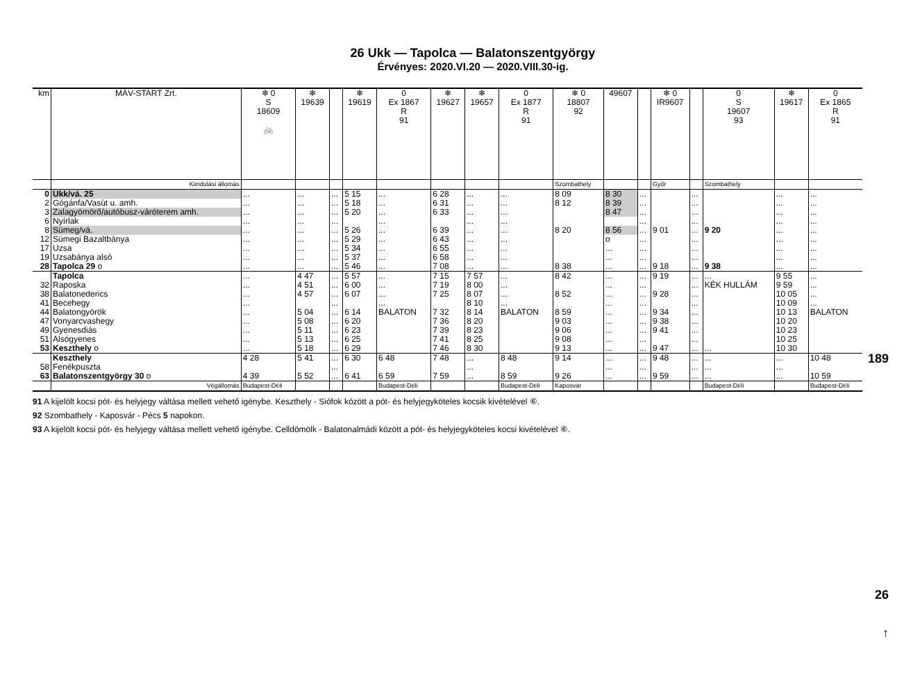26 Ukk — Tapolca — Balatonszentgyörgy
Érvényes: 2020.VI.20 — 2020.VIII.30-ig.
| km | MÁV-START Zrt. | ❄ 0 S 18609 🚲 | ❄ 19639 | | ❄ 19619 | 0 Ex 1867 R 91 | ❄ 19627 | ❄ 19657 | 0 Ex 1877 R 91 | ❄ 0 18807 92 | 49607 | | ❄ 0 IR9607 | | 0 S 19607 93 | ❄ 19617 | 0 Ex 1865 R 91 |
| --- | --- | --- | --- | --- | --- | --- | --- | --- | --- | --- | --- | --- | --- | --- | --- | --- | --- |
| | Kiindulási állomás | | | | | | | | | Szombathely | | | Győr | | Szombathely | | |
| 0 | Ukk/vá. 25 | ... | ... | ... | 5 15 | ... | 6 28 | ... | ... | 8 09 | 8 30 | ... | | ... | | ... | ... |
| 2 | Gógánfa/Vasút u. amh. | ... | ... | ... | 5 18 | ... | 6 31 | ... | ... | 8 12 | 8 39 | ... | | ... | | ... | ... |
| 3 | Zalagyömörő/autóbusz-váróterem amh. | ... | ... | ... | 5 20 | ... | 6 33 | ... | ... | | 8 47 | ... | | ... | | ... | ... |
| 6 | Nyírlak | ... | ... | ... | | ... | | ... | ... | | | ... | | ... | | ... | ... |
| 8 | Sümeg/vá. | ... | ... | ... | 5 26 | ... | 6 39 | ... | ... | 8 20 | 8 56 | ... | 9 01 | ... | 9 20 | ... | ... |
| 12 | Sümegi Bazaltbánya | ... | ... | ... | 5 29 | ... | 6 43 | ... | ... | | o | ... | | ... | | ... | ... |
| 17 | Uzsa | ... | ... | ... | 5 34 | ... | 6 55 | ... | ... | | ... | ... | | ... | | ... | ... |
| 19 | Uzsabánya alsó | ... | ... | ... | 5 37 | ... | 6 58 | ... | ... | | ... | ... | | ... | | ... | ... |
| 28 | Tapolca 29 o | ... | ... | ... | 5 46 | ... | 7 08 | ... | ... | 8 38 | ... | ... | 9 18 | ... | 9 38 | ... | ... |
| | Tapolca | ... | 4 47 | ... | 5 57 | ... | 7 15 | 7 57 | ... | 8 42 | ... | ... | 9 19 | ... | ... | 9 55 | ... |
| 32 | Raposka | ... | 4 51 | ... | 6 00 | ... | 7 19 | 8 00 | ... | | ... | ... | | ... | KÉK HULLÁM | 9 59 | ... |
| 38 | Balatonederics | ... | 4 57 | ... | 6 07 | ... | 7 25 | 8 07 | ... | 8 52 | ... | ... | 9 28 | ... | | 10 05 | ... |
| 41 | Becehegy | ... | | ... | | ... | | 8 10 | ... | | ... | ... | | ... | | 10 09 | ... |
| 44 | Balatongyörök | ... | 5 04 | ... | 6 14 | BALATON | 7 32 | 8 14 | BALATON | 8 59 | ... | ... | 9 34 | ... | | 10 13 | BALATON |
| 47 | Vonyarcvashegy | ... | 5 08 | ... | 6 20 | | 7 36 | 8 20 | | 9 03 | ... | ... | 9 38 | ... | | 10 20 | |
| 49 | Gyenesdiás | ... | 5 11 | ... | 6 23 | | 7 39 | 8 23 | | 9 06 | ... | ... | 9 41 | ... | | 10 23 | |
| 51 | Alsógyenes | ... | 5 13 | ... | 6 25 | | 7 41 | 8 25 | | 9 08 | ... | ... | | ... | | 10 25 | |
| 53 | Keszthely o | ... | 5 18 | ... | 6 29 | | 7 46 | 8 30 | | 9 13 | ... | ... | 9 47 | ... | ... | 10 30 | |
| | Keszthely | 4 28 | 5 41 | ... | 6 30 | 6 48 | 7 48 | ... | 8 48 | 9 14 | ... | ... | 9 48 | ... | ... | ... | 10 48 |
| 58 | Fenékpuszta | | | ... | | | | ... | | | ... | ... | | ... | ... | ... | |
| 63 | Balatonszentgyörgy 30 o | 4 39 | 5 52 | ... | 6 41 | 6 59 | 7 59 | ... | 8 59 | 9 26 | ... | ... | 9 59 | ... | ... | ... | 10 59 |
| | Végállomás | Budapest-Déli | | | | Budapest-Déli | | | Budapest-Déli | Kaposvár | | | | | Budapest-Déli | | Budapest-Déli |
91 A kijelölt kocsi pót- és helyjegy váltása mellett vehető igénybe. Keszthely - Siófok között a pót- és helyjegyköteles kocsik kivételével ⑥.
92 Szombathely - Kaposvár - Pécs 5 napokon.
93 A kijelölt kocsi pót- és helyjegy váltása mellett vehető igénybe. Celldömölk - Balatonalmádi között a pót- és helyjegyköteles kocsi kivételével ⑥.
189
26
↑